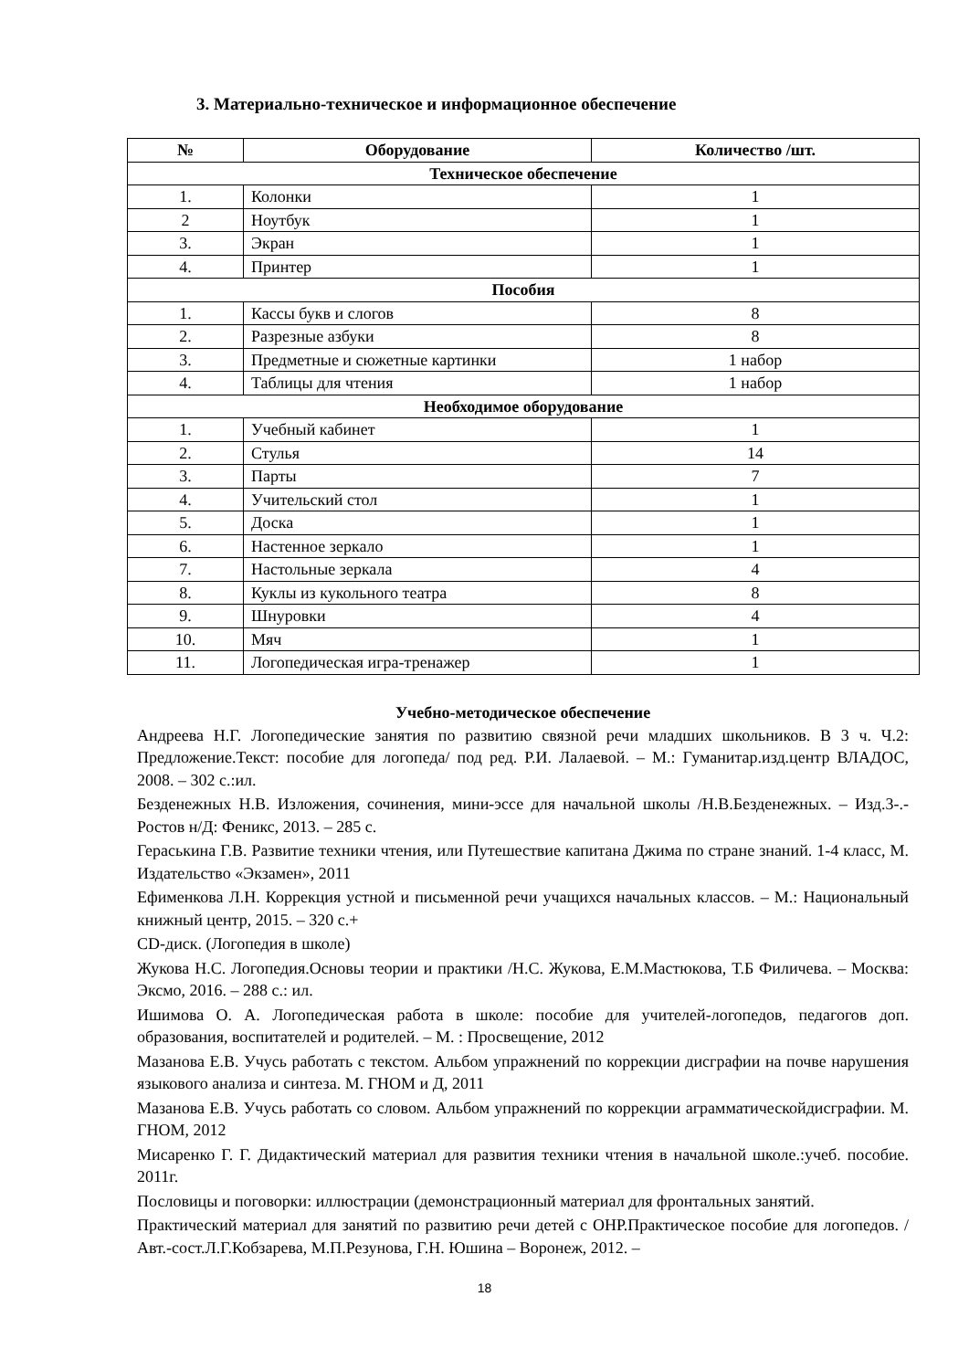3. Материально-техническое и информационное обеспечение
| № | Оборудование | Количество /шт. |
| --- | --- | --- |
| Техническое обеспечение | | |
| 1. | Колонки | 1 |
| 2 | Ноутбук | 1 |
| 3. | Экран | 1 |
| 4. | Принтер | 1 |
| Пособия | | |
| 1. | Кассы букв и слогов | 8 |
| 2. | Разрезные азбуки | 8 |
| 3. | Предметные и сюжетные картинки | 1 набор |
| 4. | Таблицы для чтения | 1 набор |
| Необходимое оборудование | | |
| 1. | Учебный кабинет | 1 |
| 2. | Стулья | 14 |
| 3. | Парты | 7 |
| 4. | Учительский стол | 1 |
| 5. | Доска | 1 |
| 6. | Настенное зеркало | 1 |
| 7. | Настольные зеркала | 4 |
| 8. | Куклы из кукольного театра | 8 |
| 9. | Шнуровки | 4 |
| 10. | Мяч | 1 |
| 11. | Логопедическая игра-тренажер | 1 |
Учебно-методическое обеспечение
Андреева Н.Г. Логопедические занятия по развитию связной речи младших школьников. В 3 ч. Ч.2: Предложение.Текст: пособие для логопеда/ под ред. Р.И. Лалаевой. – М.: Гуманитар.изд.центр ВЛАДОС, 2008. – 302 с.:ил.
Безденежных Н.В. Изложения, сочинения, мини-эссе для начальной школы /Н.В.Безденежных. – Изд.3-.- Ростов н/Д: Феникс, 2013. – 285 с.
Гераськина Г.В. Развитие техники чтения, или Путешествие капитана Джима по стране знаний. 1-4 класс, М. Издательство «Экзамен», 2011
Ефименкова Л.Н. Коррекция устной и письменной речи учащихся начальных классов. – М.: Национальный книжный центр, 2015. – 320 с.+
CD-диск. (Логопедия в школе)
Жукова Н.С. Логопедия.Основы теории и практики /Н.С. Жукова, Е.М.Мастюкова, Т.Б Филичева. – Москва: Эксмо, 2016. – 288 с.: ил.
Ишимова О. А. Логопедическая работа в школе: пособие для учителей-логопедов, педагогов доп. образования, воспитателей и родителей. – М. : Просвещение, 2012
Мазанова Е.В. Учусь работать с текстом. Альбом упражнений по коррекции дисграфии на почве нарушения языкового анализа и синтеза. М. ГНОМ и Д, 2011
Мазанова Е.В. Учусь работать со словом. Альбом упражнений по коррекции аграмматическойдисграфии. М. ГНОМ, 2012
Мисаренко Г. Г. Дидактический материал для развития техники чтения в начальной школе.:учеб. пособие. 2011г.
Пословицы и поговорки: иллюстрации (демонстрационный материал для фронтальных занятий.
Практический материал для занятий по развитию речи детей с ОНР.Практическое пособие для логопедов. /Авт.-сост.Л.Г.Кобзарева, М.П.Резунова, Г.Н. Юшина – Воронеж, 2012. –
18